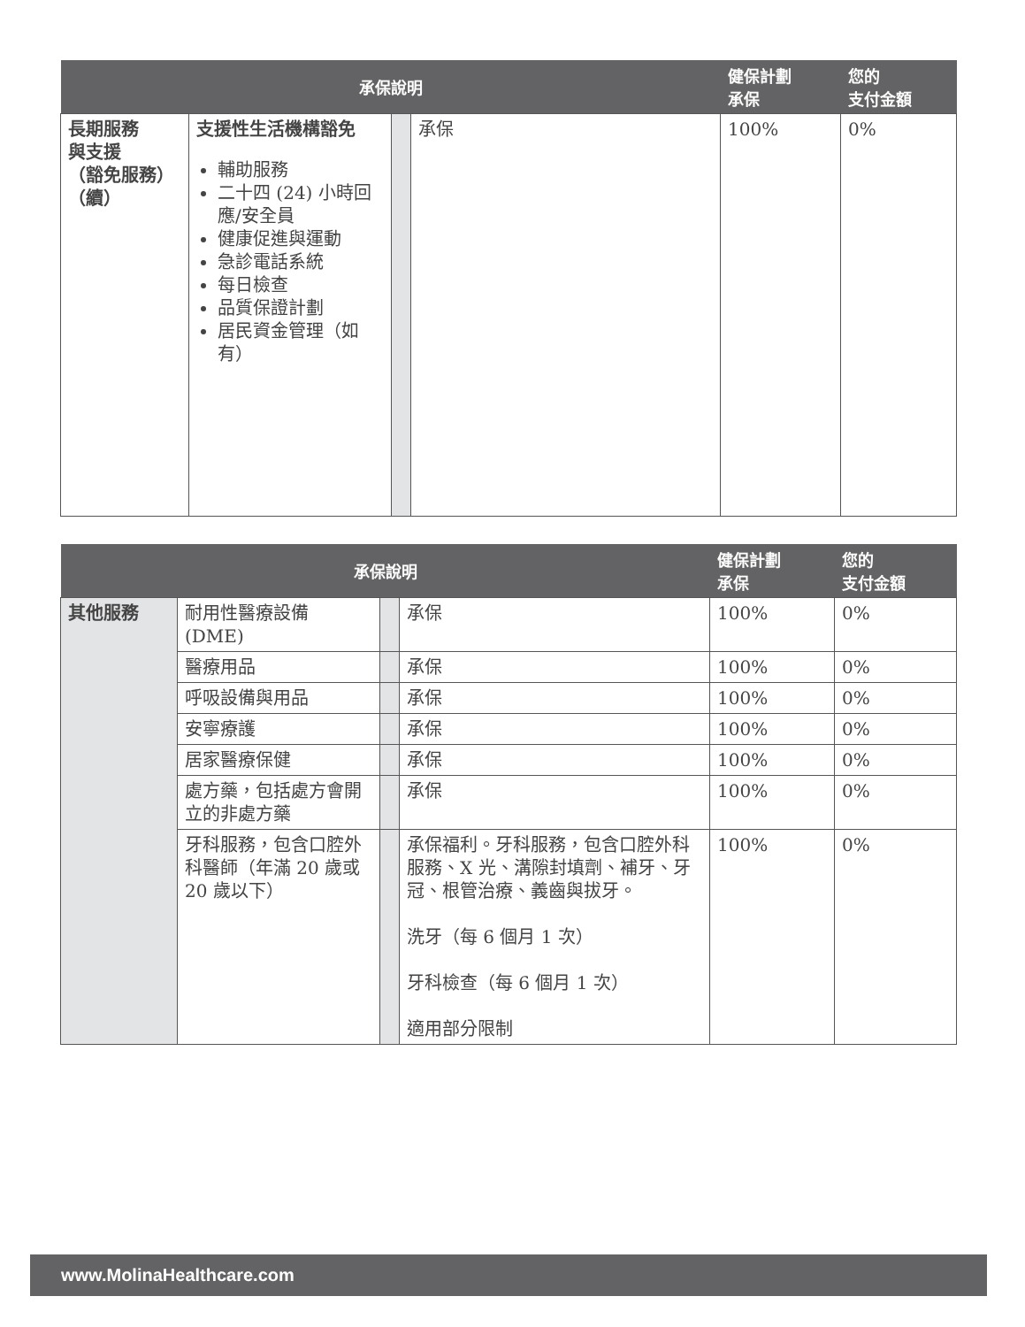| 承保說明 | | | | 健保計劃 承保 | 您的 支付金額 |
| --- | --- | --- | --- | --- | --- |
| 長期服務 與支援 （豁免服務） （續） | 支援性生活機構豁免 輔助服務 二十四 (24) 小時回應/安全員 健康促進與運動 急診電話系統 每日檢查 品質保證計劃 居民資金管理（如有） | | 承保 | 100% | 0% |
| 承保說明 | | | | 健保計劃 承保 | 您的 支付金額 |
| --- | --- | --- | --- | --- | --- |
| 其他服務 | 耐用性醫療設備 (DME) | | 承保 | 100% | 0% |
| | 醫療用品 | | 承保 | 100% | 0% |
| | 呼吸設備與用品 | | 承保 | 100% | 0% |
| | 安寧療護 | | 承保 | 100% | 0% |
| | 居家醫療保健 | | 承保 | 100% | 0% |
| | 處方藥，包括處方會開立的非處方藥 | | 承保 | 100% | 0% |
| | 牙科服務，包含口腔外科醫師（年滿 20 歲或 20 歲以下） | | 承保福利。牙科服務，包含口腔外科服務、X 光、溝隙封填劑、補牙、牙冠、根管治療、義齒與拔牙。 洗牙（每 6 個月 1 次） 牙科檢查（每 6 個月 1 次） 適用部分限制 | 100% | 0% |
www.MolinaHealthcare.com